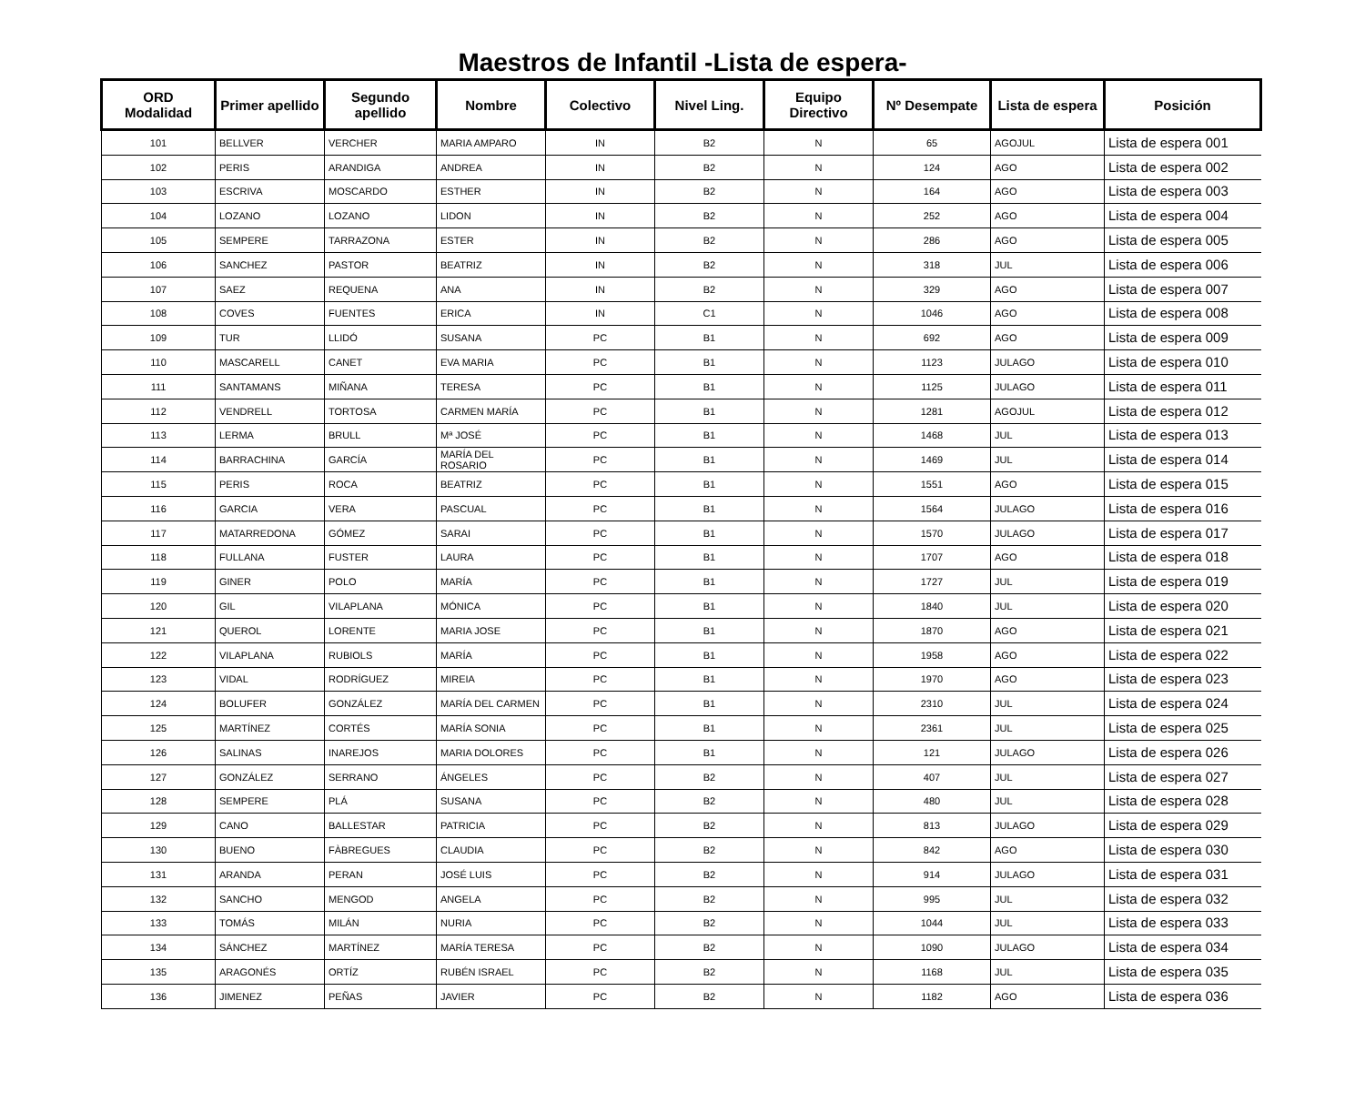Maestros de Infantil -Lista de espera-
| ORD Modalidad | Primer apellido | Segundo apellido | Nombre | Colectivo | Nivel Ling. | Equipo Directivo | Nº Desempate | Lista de espera | Posición |
| --- | --- | --- | --- | --- | --- | --- | --- | --- | --- |
| 101 | BELLVER | VERCHER | MARIA AMPARO | IN | B2 | N | 65 | AGOJUL | Lista de espera 001 |
| 102 | PERIS | ARANDIGA | ANDREA | IN | B2 | N | 124 | AGO | Lista de espera 002 |
| 103 | ESCRIVA | MOSCARDO | ESTHER | IN | B2 | N | 164 | AGO | Lista de espera 003 |
| 104 | LOZANO | LOZANO | LIDON | IN | B2 | N | 252 | AGO | Lista de espera 004 |
| 105 | SEMPERE | TARRAZONA | ESTER | IN | B2 | N | 286 | AGO | Lista de espera 005 |
| 106 | SANCHEZ | PASTOR | BEATRIZ | IN | B2 | N | 318 | JUL | Lista de espera 006 |
| 107 | SAEZ | REQUENA | ANA | IN | B2 | N | 329 | AGO | Lista de espera 007 |
| 108 | COVES | FUENTES | ERICA | IN | C1 | N | 1046 | AGO | Lista de espera 008 |
| 109 | TUR | LLIDÓ | SUSANA | PC | B1 | N | 692 | AGO | Lista de espera 009 |
| 110 | MASCARELL | CANET | EVA MARIA | PC | B1 | N | 1123 | JULAGO | Lista de espera 010 |
| 111 | SANTAMANS | MIÑANA | TERESA | PC | B1 | N | 1125 | JULAGO | Lista de espera 011 |
| 112 | VENDRELL | TORTOSA | CARMEN MARÍA | PC | B1 | N | 1281 | AGOJUL | Lista de espera 012 |
| 113 | LERMA | BRULL | Mª JOSÉ | PC | B1 | N | 1468 | JUL | Lista de espera 013 |
| 114 | BARRACHINA | GARCÍA | MARÍA DEL ROSARIO | PC | B1 | N | 1469 | JUL | Lista de espera 014 |
| 115 | PERIS | ROCA | BEATRIZ | PC | B1 | N | 1551 | AGO | Lista de espera 015 |
| 116 | GARCIA | VERA | PASCUAL | PC | B1 | N | 1564 | JULAGO | Lista de espera 016 |
| 117 | MATARREDONA | GÓMEZ | SARAI | PC | B1 | N | 1570 | JULAGO | Lista de espera 017 |
| 118 | FULLANA | FUSTER | LAURA | PC | B1 | N | 1707 | AGO | Lista de espera 018 |
| 119 | GINER | POLO | MARÍA | PC | B1 | N | 1727 | JUL | Lista de espera 019 |
| 120 | GIL | VILAPLANA | MÓNICA | PC | B1 | N | 1840 | JUL | Lista de espera 020 |
| 121 | QUEROL | LORENTE | MARIA JOSE | PC | B1 | N | 1870 | AGO | Lista de espera 021 |
| 122 | VILAPLANA | RUBIOLS | MARÍA | PC | B1 | N | 1958 | AGO | Lista de espera 022 |
| 123 | VIDAL | RODRÍGUEZ | MIREIA | PC | B1 | N | 1970 | AGO | Lista de espera 023 |
| 124 | BOLUFER | GONZÁLEZ | MARÍA DEL CARMEN | PC | B1 | N | 2310 | JUL | Lista de espera 024 |
| 125 | MARTÍNEZ | CORTÉS | MARÍA SONIA | PC | B1 | N | 2361 | JUL | Lista de espera 025 |
| 126 | SALINAS | INAREJOS | MARIA DOLORES | PC | B1 | N | 121 | JULAGO | Lista de espera 026 |
| 127 | GONZÁLEZ | SERRANO | ÁNGELES | PC | B2 | N | 407 | JUL | Lista de espera 027 |
| 128 | SEMPERE | PLÁ | SUSANA | PC | B2 | N | 480 | JUL | Lista de espera 028 |
| 129 | CANO | BALLESTAR | PATRICIA | PC | B2 | N | 813 | JULAGO | Lista de espera 029 |
| 130 | BUENO | FÀBREGUES | CLAUDIA | PC | B2 | N | 842 | AGO | Lista de espera 030 |
| 131 | ARANDA | PERAN | JOSÉ LUIS | PC | B2 | N | 914 | JULAGO | Lista de espera 031 |
| 132 | SANCHO | MENGOD | ANGELA | PC | B2 | N | 995 | JUL | Lista de espera 032 |
| 133 | TOMÁS | MILÁN | NURIA | PC | B2 | N | 1044 | JUL | Lista de espera 033 |
| 134 | SÁNCHEZ | MARTÍNEZ | MARÍA TERESA | PC | B2 | N | 1090 | JULAGO | Lista de espera 034 |
| 135 | ARAGONÉS | ORTÍZ | RUBÉN ISRAEL | PC | B2 | N | 1168 | JUL | Lista de espera 035 |
| 136 | JIMENEZ | PEÑAS | JAVIER | PC | B2 | N | 1182 | AGO | Lista de espera 036 |